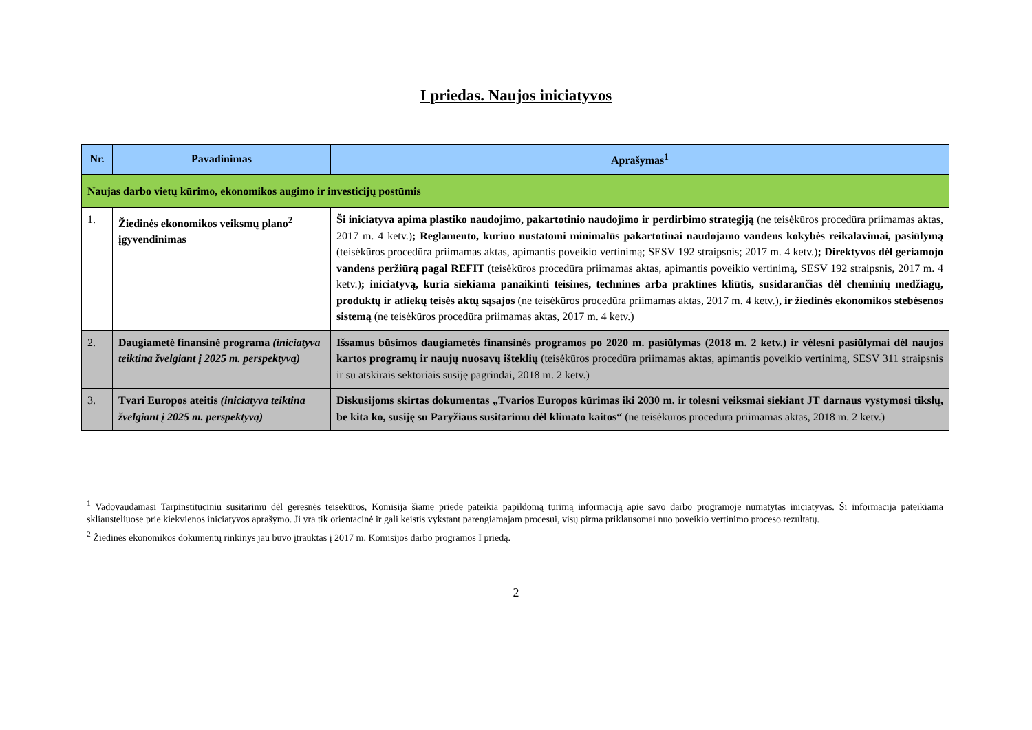I priedas. Naujos iniciatyvos
| Nr. | Pavadinimas | Aprašymas<sup>1</sup> |
| --- | --- | --- |
| Naujas darbo vietų kūrimo, ekonomikos augimo ir investicijų postūmis | | |
| 1. | Žiedinės ekonomikos veiksmų plano<sup>2</sup> įgyvendinimas | Ši iniciatyva apima plastiko naudojimo, pakartotinio naudojimo ir perdirbimo strategiją (ne teisėkūros procedūra priimamas aktas, 2017 m. 4 ketv.) ; Reglamento, kuriuo nustatomi minimalūs pakartotinai naudojamo vandens kokybės reikalavimai, pasiūlymą (teisėkūros procedūra priimamas aktas, apimantis poveikio vertinimą; SESV 192 straipsnis; 2017 m. 4 ketv.) ; Direktyvos dėl geriamojo vandens peržiūrą pagal REFIT (teisėkūros procedūra priimamas aktas, apimantis poveikio vertinimą, SESV 192 straipsnis, 2017 m. 4 ketv.) ; iniciatyvą, kuria siekiama panaikinti teisines, technines arba praktines kliūtis, susidarančias dėl cheminių medžiagų, produktų ir atliekų teisės aktų sąsajos (ne teisėkūros procedūra priimamas aktas, 2017 m. 4 ketv.) , ir žiedinės ekonomikos stebėsenos sistemą (ne teisėkūros procedūra priimamas aktas, 2017 m. 4 ketv.) |
| 2. | Daugiametė finansinė programa (iniciatyva teiktina žvelgiant į 2025 m. perspektyvą) | Išsamus būsimos daugiametės finansinės programos po 2020 m. pasiūlymas (2018 m. 2 ketv.) ir vėlesni pasiūlymai dėl naujos kartos programų ir naujų nuosavų išteklių (teisėkūros procedūra priimamas aktas, apimantis poveikio vertinimą, SESV 311 straipsnis ir su atskirais sektoriais susiję pagrindai, 2018 m. 2 ketv.) |
| 3. | Tvari Europos ateitis (iniciatyva teiktina žvelgiant į 2025 m. perspektyvą) | Diskusijoms skirtas dokumentas „Tvarios Europos kūrimas iki 2030 m. ir tolesni veiksmai siekiant JT darnaus vystymosi tikslų, be kita ko, susiję su Paryžiaus susitarimu dėl klimato kaitos“ (ne teisėkūros procedūra priimamas aktas, 2018 m. 2 ketv.) |
<sup>1</sup> Vadovaudamasi Tarpinstituciniu susitarimu dėl geresnės teisėkūros, Komisija šiame priede pateikia papildomą turimą informaciją apie savo darbo programoje numatytas iniciatyvas. Ši informacija pateikiama skliausteliuose prie kiekvienos iniciatyvos aprašymo. Ji yra tik orientacinė ir gali keistis vykstant parengiamajam procesui, visų pirma priklausomai nuo poveikio vertinimo proceso rezultatų.
<sup>2</sup> Žiedinės ekonomikos dokumentų rinkinys jau buvo įtrauktas į 2017 m. Komisijos darbo programos I priedą.
2